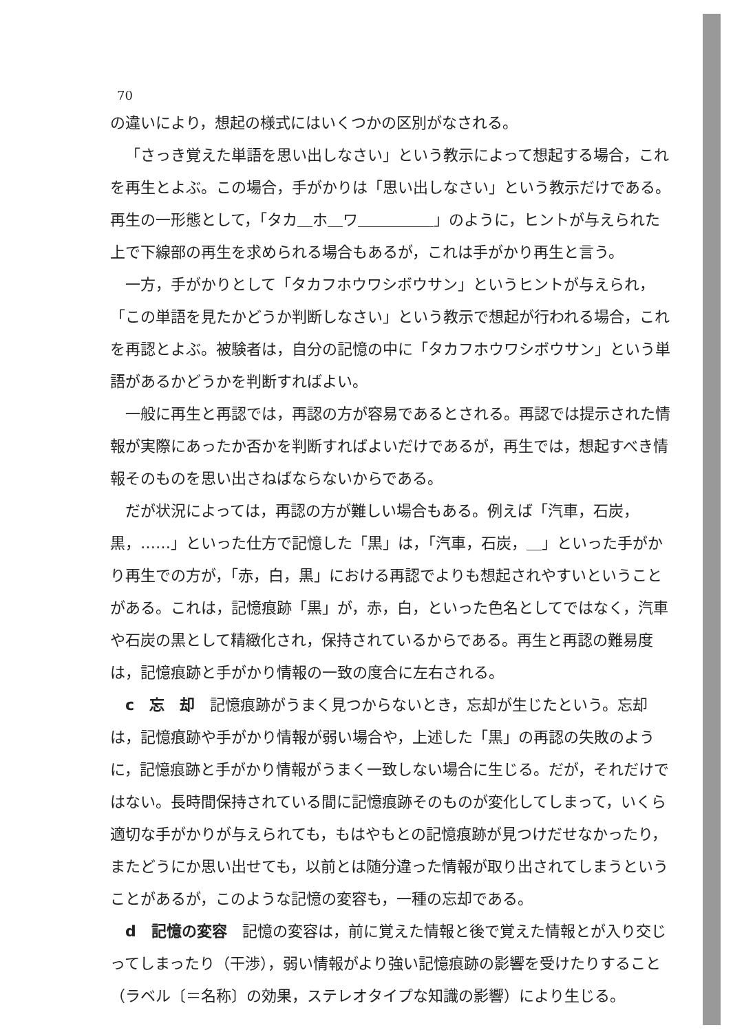70
の違いにより，想起の様式にはいくつかの区別がなされる。
「さっき覚えた単語を思い出しなさい」という教示によって想起する場合，これを再生とよぶ。この場合，手がかりは「思い出しなさい」という教示だけである。再生の一形態として，「タカ＿ホ＿ワ＿＿＿＿＿」のように，ヒントが与えられた上で下線部の再生を求められる場合もあるが，これは手がかり再生と言う。
一方，手がかりとして「タカフホウワシボウサン」というヒントが与えられ，「この単語を見たかどうか判断しなさい」という教示で想起が行われる場合，これを再認とよぶ。被験者は，自分の記憶の中に「タカフホウワシボウサン」という単語があるかどうかを判断すればよい。
一般に再生と再認では，再認の方が容易であるとされる。再認では提示された情報が実際にあったか否かを判断すればよいだけであるが，再生では，想起すべき情報そのものを思い出さねばならないからである。
だが状況によっては，再認の方が難しい場合もある。例えば「汽車，石炭，黒，……」といった仕方で記憶した「黒」は，「汽車，石炭，＿」といった手がかり再生での方が，「赤，白，黒」における再認でよりも想起されやすいということがある。これは，記憶痕跡「黒」が，赤，白，といった色名としてではなく，汽車や石炭の黒として精緻化され，保持されているからである。再生と再認の難易度は，記憶痕跡と手がかり情報の一致の度合に左右される。
c　忘　却　記憶痕跡がうまく見つからないとき，忘却が生じたという。忘却は，記憶痕跡や手がかり情報が弱い場合や，上述した「黒」の再認の失敗のように，記憶痕跡と手がかり情報がうまく一致しない場合に生じる。だが，それだけではない。長時間保持されている間に記憶痕跡そのものが変化してしまって，いくら適切な手がかりが与えられても，もはやもとの記憶痕跡が見つけだせなかったり，またどうにか思い出せても，以前とは随分違った情報が取り出されてしまうということがあるが，このような記憶の変容も，一種の忘却である。
d　記憶の変容　記憶の変容は，前に覚えた情報と後で覚えた情報とが入り交じってしまったり（干渉），弱い情報がより強い記憶痕跡の影響を受けたりすること（ラベル〔＝名称〕の効果，ステレオタイプな知識の影響）により生じる。